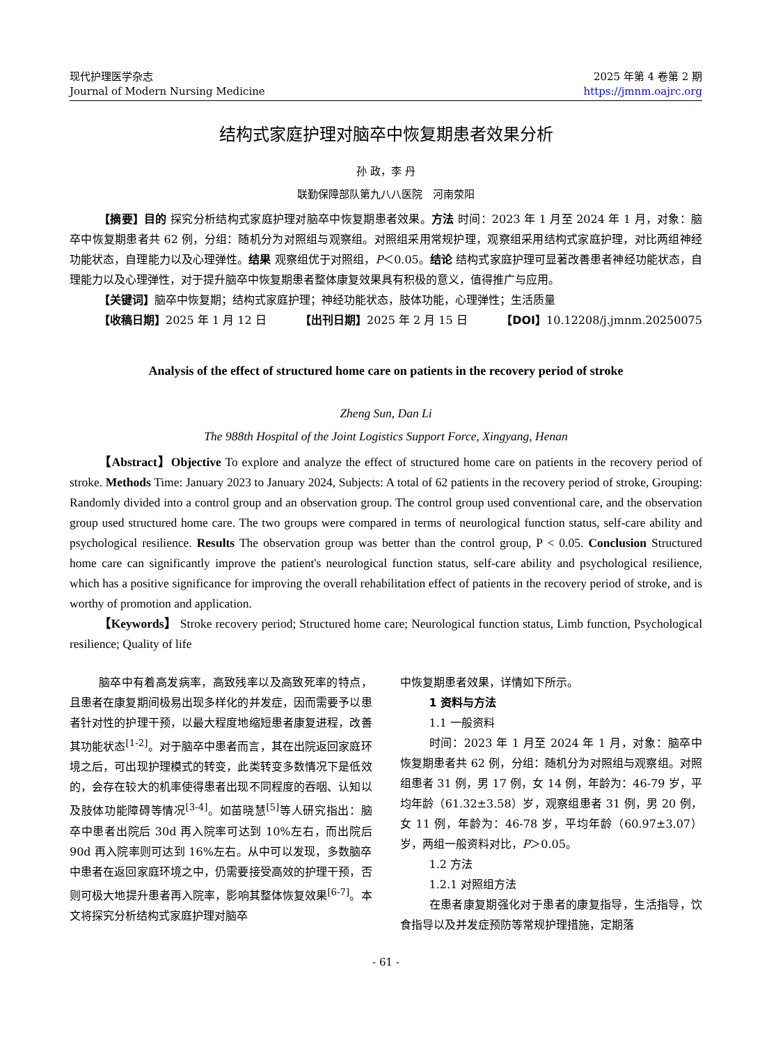现代护理医学杂志
Journal of Modern Nursing Medicine
2025 年第 4 卷第 2 期
https://jmnm.oajrc.org
结构式家庭护理对脑卒中恢复期患者效果分析
孙 政，李 丹
联勤保障部队第九八八医院　河南荥阳
【摘要】目的 探究分析结构式家庭护理对脑卒中恢复期患者效果。方法 时间：2023 年 1 月至 2024 年 1 月，对象：脑卒中恢复期患者共 62 例，分组：随机分为对照组与观察组。对照组采用常规护理，观察组采用结构式家庭护理，对比两组神经功能状态，自理能力以及心理弹性。结果 观察组优于对照组，P＜0.05。结论 结构式家庭护理可显著改善患者神经功能状态，自理能力以及心理弹性，对于提升脑卒中恢复期患者整体康复效果具有积极的意义，值得推广与应用。
【关键词】脑卒中恢复期；结构式家庭护理；神经功能状态，肢体功能，心理弹性；生活质量
【收稿日期】2025 年 1 月 12 日 【出刊日期】2025 年 2 月 15 日 【DOI】10.12208/j.jmnm.20250075
Analysis of the effect of structured home care on patients in the recovery period of stroke
Zheng Sun, Dan Li
The 988th Hospital of the Joint Logistics Support Force, Xingyang, Henan
【Abstract】Objective To explore and analyze the effect of structured home care on patients in the recovery period of stroke. Methods Time: January 2023 to January 2024, Subjects: A total of 62 patients in the recovery period of stroke, Grouping: Randomly divided into a control group and an observation group. The control group used conventional care, and the observation group used structured home care. The two groups were compared in terms of neurological function status, self-care ability and psychological resilience. Results The observation group was better than the control group, P < 0.05. Conclusion Structured home care can significantly improve the patient's neurological function status, self-care ability and psychological resilience, which has a positive significance for improving the overall rehabilitation effect of patients in the recovery period of stroke, and is worthy of promotion and application.
【Keywords】 Stroke recovery period; Structured home care; Neurological function status, Limb function, Psychological resilience; Quality of life
脑卒中有着高发病率，高致残率以及高致死率的特点，且患者在康复期间极易出现多样化的并发症，因而需要予以患者针对性的护理干预，以最大程度地缩短患者康复进程，改善其功能状态<sup>[1-2]</sup>。对于脑卒中患者而言，其在出院返回家庭环境之后，可出现护理模式的转变，此类转变多数情况下是低效的，会存在较大的机率使得患者出现不同程度的吞咽、认知以及肢体功能障碍等情况<sup>[3-4]</sup>。如苗晓慧<sup>[5]</sup>等人研究指出：脑卒中患者出院后 30d 再入院率可达到 10%左右，而出院后 90d 再入院率则可达到 16%左右。从中可以发现，多数脑卒中患者在返回家庭环境之中，仍需要接受高效的护理干预，否则可极大地提升患者再入院率，影响其整体恢复效果<sup>[6-7]</sup>。本文将探究分析结构式家庭护理对脑卒
中恢复期患者效果，详情如下所示。
1 资料与方法
1.1 一般资料
时间：2023 年 1 月至 2024 年 1 月，对象：脑卒中恢复期患者共 62 例，分组：随机分为对照组与观察组。对照组患者 31 例，男 17 例，女 14 例，年龄为：46-79 岁，平均年龄（61.32±3.58）岁，观察组患者 31 例，男 20 例，女 11 例，年龄为：46-78 岁，平均年龄（60.97±3.07）岁，两组一般资料对比，P＞0.05。
1.2 方法
1.2.1 对照组方法
在患者康复期强化对于患者的康复指导，生活指导，饮食指导以及并发症预防等常规护理措施，定期落
- 61 -